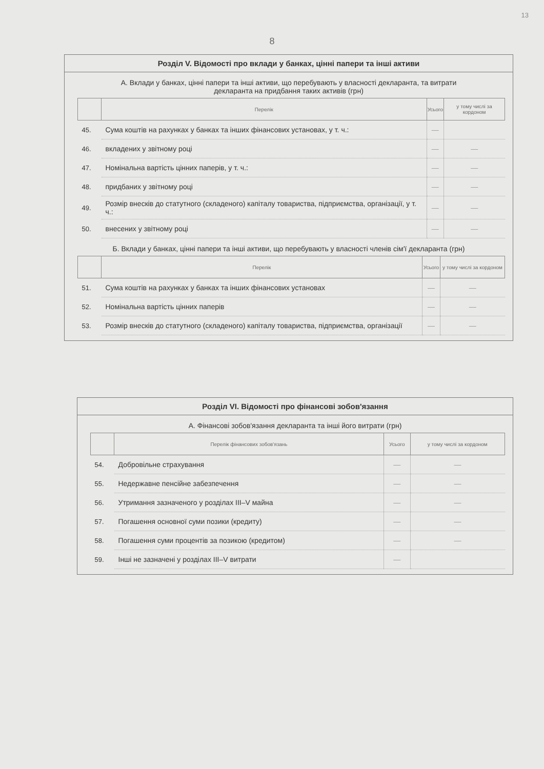13
8
Розділ V. Відомості про вклади у банках, цінні папери та інші активи
А. Вклади у банках, цінні папери та інші активи, що перебувають у власності декларанта, та витрати декларанта на придбання таких активів (грн)
| | Перелік | Усього | у тому числі за кордоном |
| --- | --- | --- | --- |
| 45. | Сума коштів на рахунках у банках та інших фінансових установах, у т. ч.: | — | |
| 46. | вкладених у звітному році | — | — |
| 47. | Номінальна вартість цінних паперів, у т. ч.: | — | — |
| 48. | придбаних у звітному році | — | — |
| 49. | Розмір внесків до статутного (складеного) капіталу товариства, підприємства, організації, у т. ч.: | — | — |
| 50. | внесених у звітному році | — | — |
Б. Вклади у банках, цінні папери та інші активи, що перебувають у власності членів сім'ї декларанта (грн)
| | Перелік | Усього | у тому числі за кордоном |
| --- | --- | --- | --- |
| 51. | Сума коштів на рахунках у банках та інших фінансових установах | — | — |
| 52. | Номінальна вартість цінних паперів | — | — |
| 53. | Розмір внесків до статутного (складеного) капіталу товариства, підприємства, організації | — | — |
Розділ VI. Відомості про фінансові зобов'язання
А. Фінансові зобов'язання декларанта та інші його витрати (грн)
| | Перелік фінансових зобов'язань | Усього | у тому числі за кордоном |
| --- | --- | --- | --- |
| 54. | Добровільне страхування | — | — |
| 55. | Недержавне пенсійне забезпечення | — | — |
| 56. | Утримання зазначеного у розділах III–V майна | — | — |
| 57. | Погашення основної суми позики (кредиту) | — | — |
| 58. | Погашення суми процентів за позикою (кредитом) | — | — |
| 59. | Інші не зазначені у розділах III–V витрати | — | |